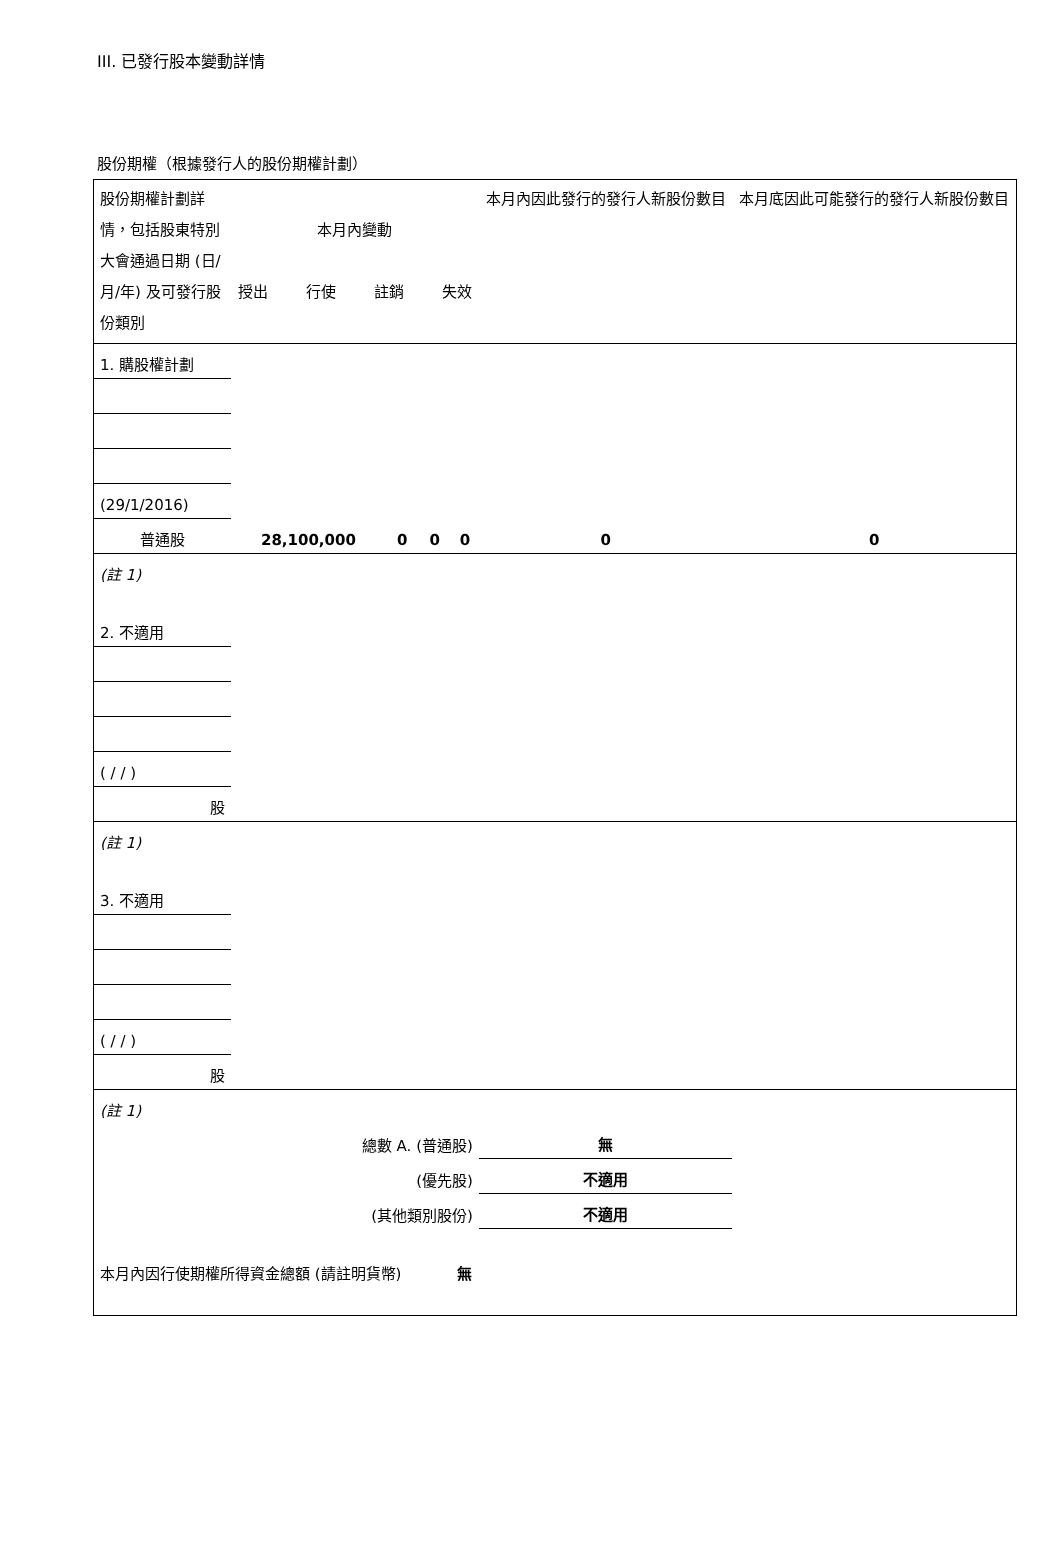III. 已發行股本變動詳情
股份期權（根據發行人的股份期權計劃）
| 股份期權計劃詳情，包括股東特別大會通過日期 (日/月/年) 及可發行股份類別 | 本月內變動 授出 行使 註銷 失效 | | | | 本月內因此發行的發行人新股份數目 | 本月底因此可能發行的發行人新股份數目 |
| --- | --- | --- | --- | --- | --- | --- |
| 1. 購股權計劃 | | | | | | |
| (29/1/2016) | | | | | | |
| 普通股 | 28,100,000 | 0 | 0 | 0 | 0 | 0 |
| (註 1) | | | | | | |
| 2. 不適用 | | | | | | |
| ( / / ) | | | | | | |
| 股 | | | | | | |
| (註 1) | | | | | | |
| 3. 不適用 | | | | | | |
| ( / / ) | | | | | | |
| 股 | | | | | | |
| (註 1) | | | | | | |
| 總數 A. (普通股) | | | | | 無 | |
| (優先股) | | | | | 不適用 | |
| (其他類別股份) | | | | | 不適用 | |
| 本月內因行使期權所得資金總額 (請註明貨幣) | | | | 無 | | |